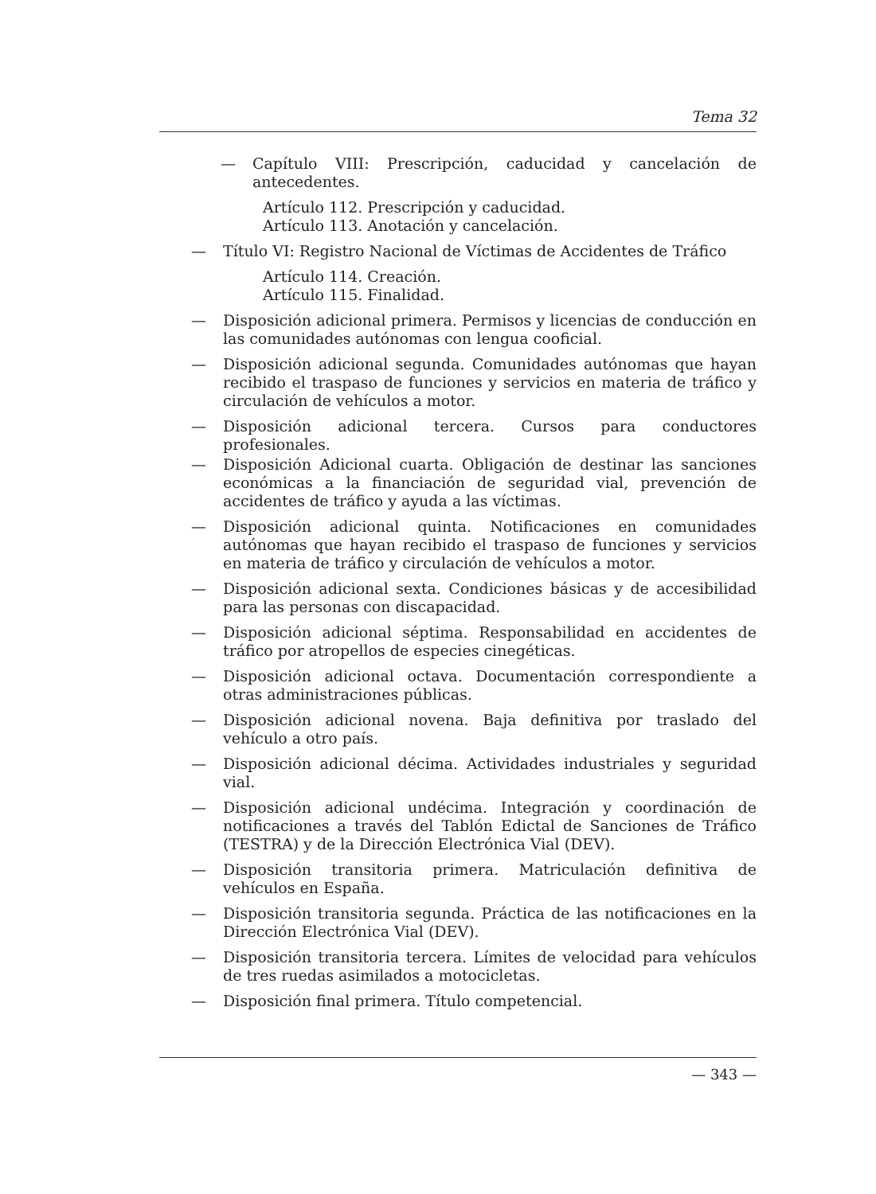Tema 32
— Capítulo VIII: Prescripción, caducidad y cancelación de antecedentes.
Artículo 112. Prescripción y caducidad.
Artículo 113. Anotación y cancelación.
— Título VI: Registro Nacional de Víctimas de Accidentes de Tráfico
Artículo 114. Creación.
Artículo 115. Finalidad.
— Disposición adicional primera. Permisos y licencias de conducción en las comunidades autónomas con lengua cooficial.
— Disposición adicional segunda. Comunidades autónomas que hayan recibido el traspaso de funciones y servicios en materia de tráfico y circulación de vehículos a motor.
— Disposición adicional tercera. Cursos para conductores profesionales.
— Disposición Adicional cuarta. Obligación de destinar las sanciones económicas a la financiación de seguridad vial, prevención de accidentes de tráfico y ayuda a las víctimas.
— Disposición adicional quinta. Notificaciones en comunidades autónomas que hayan recibido el traspaso de funciones y servicios en materia de tráfico y circulación de vehículos a motor.
— Disposición adicional sexta. Condiciones básicas y de accesibilidad para las personas con discapacidad.
— Disposición adicional séptima. Responsabilidad en accidentes de tráfico por atropellos de especies cinegéticas.
— Disposición adicional octava. Documentación correspondiente a otras administraciones públicas.
— Disposición adicional novena. Baja definitiva por traslado del vehículo a otro país.
— Disposición adicional décima. Actividades industriales y seguridad vial.
— Disposición adicional undécima. Integración y coordinación de notificaciones a través del Tablón Edictal de Sanciones de Tráfico (TESTRA) y de la Dirección Electrónica Vial (DEV).
— Disposición transitoria primera. Matriculación definitiva de vehículos en España.
— Disposición transitoria segunda. Práctica de las notificaciones en la Dirección Electrónica Vial (DEV).
— Disposición transitoria tercera. Límites de velocidad para vehículos de tres ruedas asimilados a motocicletas.
— Disposición final primera. Título competencial.
— 343 —